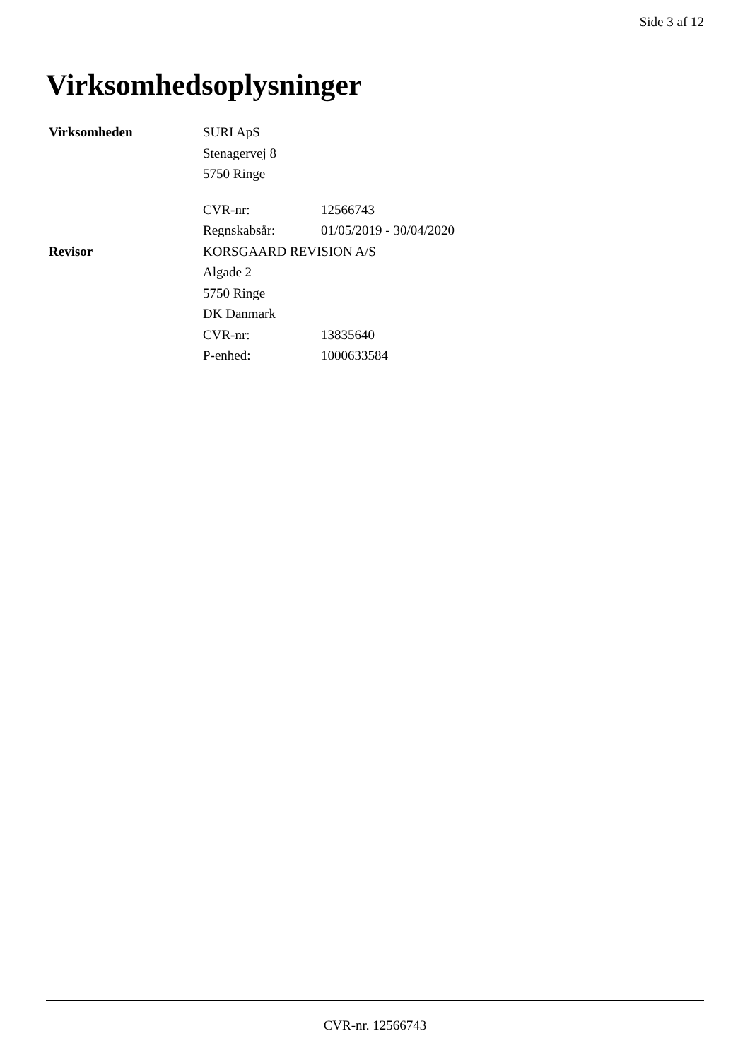Side 3 af 12
Virksomhedsoplysninger
| Virksomheden | SURI ApS | |
| | Stenagervej 8 | |
| | 5750 Ringe | |
| | CVR-nr: | 12566743 |
| | Regnskabsår: | 01/05/2019 - 30/04/2020 |
| Revisor | KORSGAARD REVISION A/S | |
| | Algade 2 | |
| | 5750 Ringe | |
| | DK Danmark | |
| | CVR-nr: | 13835640 |
| | P-enhed: | 1000633584 |
CVR-nr. 12566743